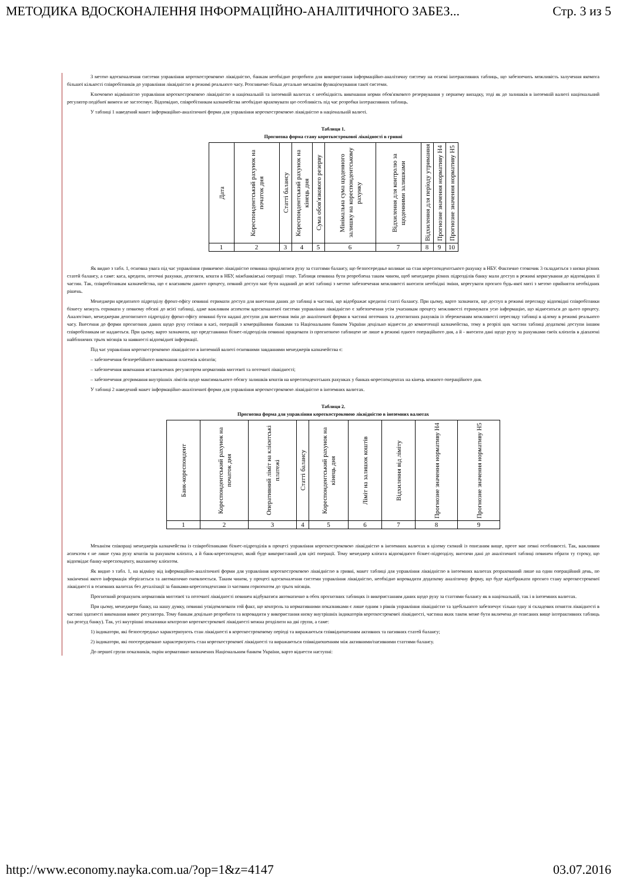МЕТОДИКА ВДОСКОНАЛЕННЯ ІНФОРМАЦІЙНО-АНАЛІТИЧНОГО ЗАБЕЗ... Стр. 3 из 5
З метою вдосконалення системи управління короткостроковою ліквідністю, банкам необхідно розробити для використання інформаційно-аналітичну систему на основі інтерактивних таблиць, що забезпечить можливість залучення якомога більшої кількості співробітників до управління ліквідністю в режимі реального часу. Розглянемо більш детально механізм функціонування такої системи.
Ключовою відмінністю управління короткостроковою ліквідністю в національній та іноземній валютах є необхідність виконання норми обов'язкового резервування у першому випадку, тоді як до залишків в іноземній валюті національний регулятор подібної вимоги не застосовує. Відповідно, співробітникам казначейства необхідно враховувати цю особливість під час розробки інтерактивних таблиць.
У таблиці 1 наведений макет інформаційно-аналітичної форми для управління короткостроковою ліквідністю в національній валюті.
Таблиця 1.
Прогнозна форма стану короткострокової ліквідності в гривні
| Дата | Кореспондентський рахунок на початок дня | Статті балансу | Кореспондентський рахунок на кінець дня | Сума обов'язкового резерву | Мінімальна сума щоденного залишку на кореспондентському рахунку | Відхилення для контролю за щоденними залишками | Відхилення для періоду утримання | Прогнозне значення нормативу Н4 | Прогнозне значення нормативу Н5 |
| 1 | 2 | 3 | 4 | 5 | 6 | 7 | 8 | 9 | 10 |
Як видно з табл. 1, основна увага під час управління гривневою ліквідністю повинна приділятися руху за статтями балансу, що безпосередньо впливає на стан кореспондентського рахунку в НБУ. Фактично стовпчик 3 складається з низки різних статей балансу, а саме: каса, кредити, поточні рахунки, депозити, кошти в НБУ, міжбанківські операції тощо. Таблиця повинна бути розроблена таким чином, щоб менеджери різних підрозділів банку мали доступ в режимі коригування до відповідних її частин. Так, співробітникам казначейства, що є власником даного процесу, повний доступ має бути наданий до всієї таблиці з метою забезпечення можливості вносити необхідні зміни, корегувати прогноз будь-якої миті з метою прийняття необхідних рішень.
Менеджери кредитного підрозділу фронт-офісу повинні отримати доступ для внесення даних до таблиці в частині, що відображає кредитні статті балансу. При цьому, варто зазначити, що доступ в режимі перегляду відповідні співробітники бізнесу можуть отримати у повному обсязі до всієї таблиці, адже важливим аспектом вдосконаленої системи управління ліквідністю є забезпечення усім учасникам процесу можливості отримувати усю інформацію, що відноситься до цього процесу. Аналогічно, менеджерам депозитного підрозділу фронт-офісу повинні бути надані доступи для внесення змін до аналітичної форми в частині поточних та депозитних рахунків із збереженням можливості перегляду таблиці в цілому в режимі реального часу. Внесення до форми прогнозних даних щодо руху готівки в касі, операцій з комерційними банками та Національним банком України доцільно віднести до компетенції казначейства, тому в розрізі цих частин таблиці додаткові доступи іншим співробітникам не надаються. При цьому, варто зазначити, що представники бізнес-підрозділів повинні працювати із прогнозною таблицею не лише в режимі одного операційного дня, а й - вносити дані щодо руху за рахунками своїх клієнтів в діапазоні найближчих трьох місяців за наявності відповідної інформації.
Під час управління короткостроковою ліквідністю в іноземній валюті основними завданнями менеджерів казначейства є:
– забезпечення безперебійного виконання платежів клієнтів;
– забезпечення виконання встановлених регулятором нормативів миттєвої та поточної ліквідності;
– забезпечення дотримання внутрішніх лімітів щодо максимального обсягу залишків коштів на кореспондентських рахунках у банках-кореспондентах на кінець кожного операційного дня.
У таблиці 2 наведений макет інформаційно-аналітичної форми для управління короткостроковою ліквідністю в іноземних валютах.
Таблиця 2.
Прогнозна форма для управління короткостроковою ліквідністю в іноземних валютах
| Банк-кореспондент | Кореспондентський рахунок на початок дня | Оперативний ліміт на клієнтські платежі | Статті балансу | Кореспондентський рахунок на кінець дня | Ліміт на залишок коштів | Відхилення від ліміту | Прогнозне значення нормативу Н4 | Прогнозне значення нормативу Н5 |
| 1 | 2 | 3 | 4 | 5 | 6 | 7 | 8 | 9 |
Механізм співпраці менеджерів казначейства із співробітниками бізнес-підрозділів в процесі управління короткостроковою ліквідністю в іноземних валютах в цілому схожий із описаним вище, проте має певні особливості. Так, важливим аспектом є не лише сума руху коштів за рахунком клієнта, а й банк-кореспондент, який буде використаний для цієї операції. Тому менеджер клієнта відповідного бізнес-підрозділу, вносячи дані до аналітичної таблиці повинен обрати ту строку, що відповідає банку-кореспонденту, вказаному клієнтом.
Як видно з табл. 1, на відміну від інформаційно-аналітичної форми для управління короткостроковою ліквідністю в гривні, макет таблиці для управління ліквідністю в іноземних валютах розрахований лише на один операційний день, по закінченні якого інформація зберігається та автоматично оновлюється. Таким чином, у процесі вдосконалення системи управління ліквідністю, необхідно впровадити додаткову аналітичну форму, що буде відображати прогноз стану короткострокової ліквідності в основних валютах без деталізації за банками-кореспондентами із часовим горизонтом до трьох місяців.
Прогнозний розрахунок нормативів миттєвої та поточної ліквідності повинен відбуватися автоматично в обох прогнозних таблицях із використанням даних щодо руху за статтями балансу як в національній, так і в іноземних валютах.
При цьому, менеджери банку, на нашу думку, повинні усвідомлювати той факт, що контроль за нормативними показниками є лише одним з рівнів управління ліквідністю та здебільшого забезпечує тільки одну зі складових поняття ліквідності в частині здатності виконання вимог регулятора. Тому банкам доцільно розробити та впровадити у використання низку внутрішніх індикаторів короткострокової ліквідності, частина яких також може бути включена до описаних вище інтерактивних таблиць (на розсуд банку). Так, усі внутрішні показники контролю короткострокової ліквідності можна розділити на дві групи, а саме:
1) індикатори, які безпосередньо характеризують стан ліквідності в короткостроковому періоді та виражаються співвідношенням активних та пасивних статей балансу;
2) індикатори, які опосередковано характеризують стан короткострокової ліквідності та виражаються співвідношенням між активними/пасивними статтями балансу.
До першої групи показників, окрім нормативно визначених Національним банком України, варто віднести наступні:
http://www.economy.nayka.com.ua/?op=1&z=4147 03.07.2016